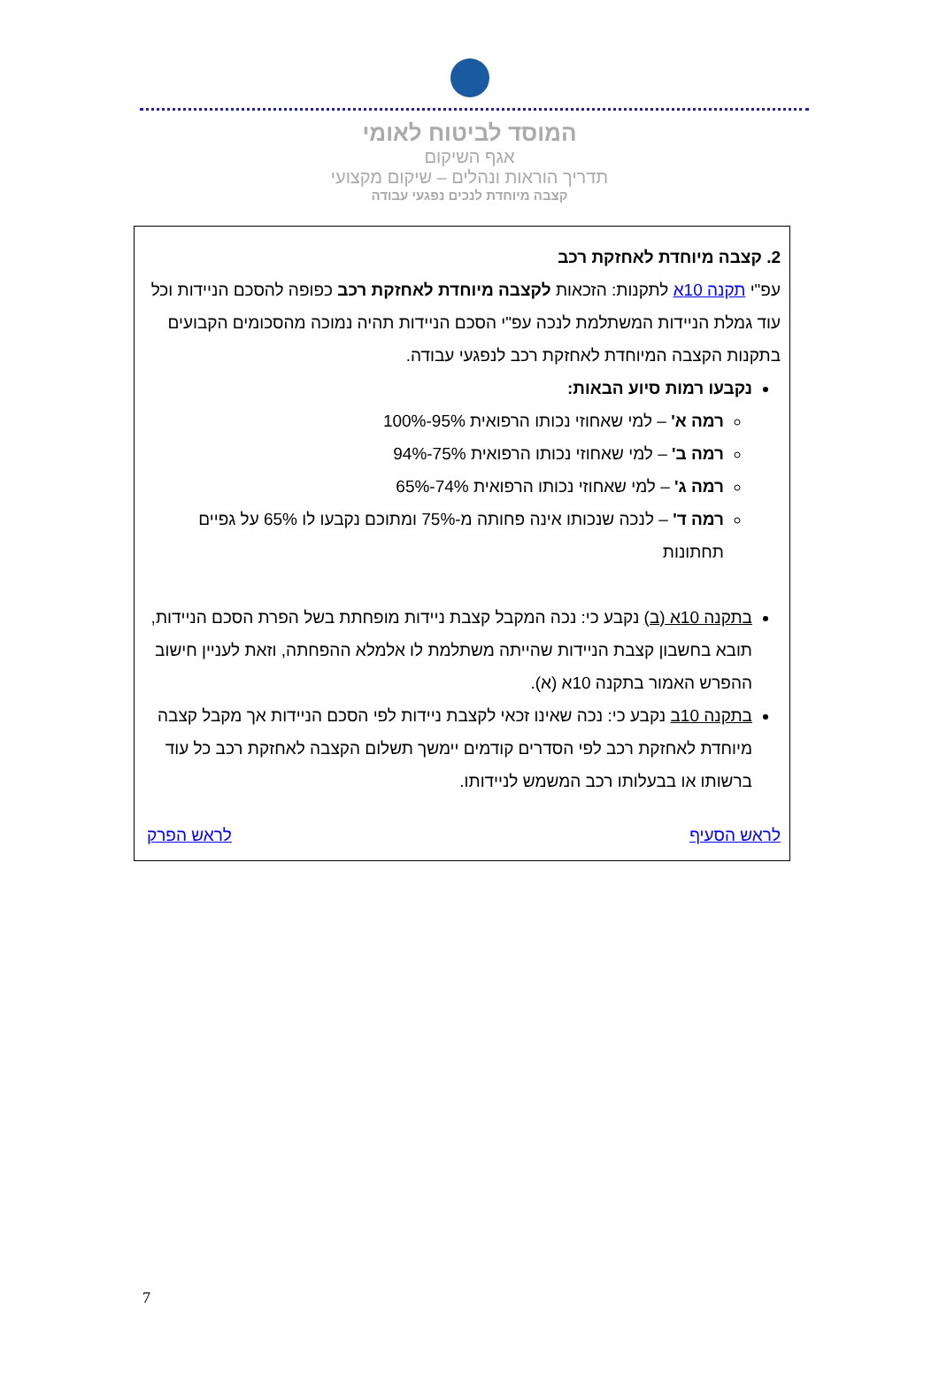המוסד לביטוח לאומי
אגף השיקום
תדריך הוראות ונהלים – שיקום מקצועי
קצבה מיוחדת לנכים נפגעי עבודה
2. קצבה מיוחדת לאחזקת רכב
עפ"י תקנה 10א לתקנות: הזכאות לקצבה מיוחדת לאחזקת רכב כפופה להסכם הניידות וכל עוד גמלת הניידות המשתלמת לנכה עפ"י הסכם הניידות תהיה נמוכה מהסכומים הקבועים בתקנות הקצבה המיוחדת לאחזקת רכב לנפגעי עבודה.
נקבעו רמות סיוע הבאות:
רמה א' – למי שאחוזי נכותו הרפואית 95%-100%
רמה ב' – למי שאחוזי נכותו הרפואית 75%-94%
רמה ג' – למי שאחוזי נכותו הרפואית 74%-65%
רמה ד' – לנכה שנכותו אינה פחותה מ-75% ומתוכם נקבעו לו 65% על גפיים תחתונות
בתקנה 10א (ב) נקבע כי: נכה המקבל קצבת ניידות מופחתת בשל הפרת הסכם הניידות, תובא בחשבון קצבת הניידות שהייתה משתלמת לו אלמלא ההפחתה, וזאת לעניין חישוב ההפרש האמור בתקנה 10א (א).
בתקנה 10ב נקבע כי: נכה שאינו זכאי לקצבת ניידות לפי הסכם הניידות אך מקבל קצבה מיוחדת לאחזקת רכב לפי הסדרים קודמים יימשך תשלום הקצבה לאחזקת רכב כל עוד ברשותו או בבעלותו רכב המשמש לניידותו.
לראש הסעיף לראש הפרק
7